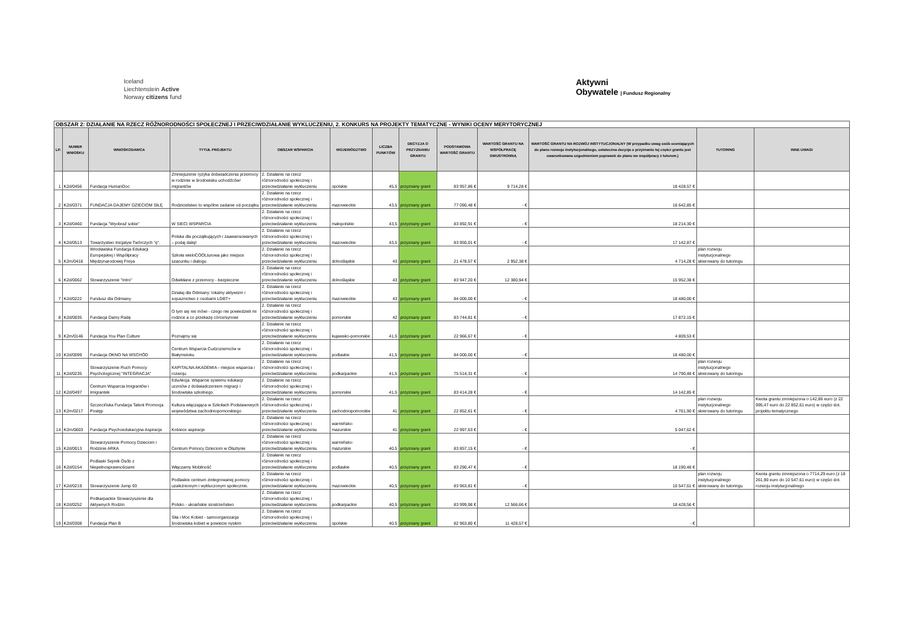Iceland
Liechtenstein Active
Norway citizens fund
Aktywni
Obywatele | Fundusz Regionalny
| OBSZAR 2: DZIAŁANIE NA RZECZ RÓŻNORODNOŚCI SPOŁECZNEJ I PRZECIWDZIAŁANIE WYKLUCZENIU, 2. KONKURS NA PROJEKTY TEMATYCZNE - WYNIKI OCENY MERYTORYCZNEJ | | | | | | | | | | | | |
| LP. | NUMER WNIOSKU | WNIOSKODAWCA | TYTUŁ PROJEKTU | OBSZAR WSPARCIA | WOJEWÓDZTWO | LICZBA PUNKTÓW | DECYZJA O PRZYZNANIU GRANTU | PODSTAWOWA WARTOŚĆ GRANTU | WARTOŚĆ GRANTU NA WSPÓŁPRACĘ DWUSTRONNĄ | WARTOŚĆ GRANTU NA ROZWÓJ INSTYTUCJONALNY (W przypadku uwag osób oceniających do planu rozwoju instytucjonalnego, ostateczna decyzja o przyznaniu tej części grantu jest uwarunkowana uzgodnieniem poprawek do planu we współpracy z tutorem.) | TUTORING | INNE UWAGI |
| 1 | K2d/0456 | Fundacja HumanDoc | Zmniejszenie ryzyka doświadczenia przemocy w rodzinie w środowisku uchodźców/ migrantów | 2. Działanie na rzecz różnorodności społecznej i przeciwdziałanie wykluczeniu | opolskie | 45,5 | przyznany grant | 83 957,86 € | 9 714,28 € | 18 428,57 € | | |
| 2 | K2d/0371 | FUNDACJA DAJEMY DZIECIOM SIŁĘ | Rodzicielstwo to wspólne zadanie od początku | 2. Działanie na rzecz różnorodności społecznej i przeciwdziałanie wykluczeniu | mazowieckie | 43,5 | przyznany grant | 77 090,48 € | - € | 16 642,85 € | | |
| 3 | K2d/0460 | Fundacja "Wyobraź sobie" | W SIECI WSPARCIA | 2. Działanie na rzecz różnorodności społecznej i przeciwdziałanie wykluczeniu | małopolskie | 43,5 | przyznany grant | 83 892,91 € | - € | 18 214,30 € | | |
| 4 | K2d/0513 | Towarzystwo Inicjatyw Twórczych "ę". | Polska dla początkujących i zaawansowanych – podaj dalej! | 2. Działanie na rzecz różnorodności społecznej i przeciwdziałanie wykluczeniu | mazowieckie | 43,5 | przyznany grant | 83 950,01 € | - € | 17 142,87 € | | |
| 5 | K2m/0416 | Wrocławska Fundacja Edukacji Europejskiej i Współpracy Międzynarodowej Freya | Szkoła wieloCOOLturowa jako miejsce szacunku i dialogu | 2. Działanie na rzecz różnorodności społecznej i przeciwdziałanie wykluczeniu | dolnośląskie | 43 | przyznany grant | 21 478,57 € | 2 952,38 € | 4 714,28 € | plan rozwoju instytucjonalnego skierowany do tutoringu | |
| 6 | K2d/0062 | Stowarzyszenie "Intro" | Odwikłane z przemocy - bezpieczne | 2. Działanie na rzecz różnorodności społecznej i przeciwdziałanie wykluczeniu | dolnośląskie | 43 | przyznany grant | 83 947,20 € | 12 380,94 € | 15 952,38 € | | |
| 7 | K2d/0222 | Fundusz dla Odmiany | Działaj dla Odmiany: lokalny aktywizm i sojusznictwo z osobami LGBT+ | 2. Działanie na rzecz różnorodności społecznej i przeciwdziałanie wykluczeniu | mazowieckie | 43 | przyznany grant | 84 000,00 € | - € | 18 480,00 € | | |
| 8 | K2d/0035 | Fundacja Damy Radę | O tym się nie mówi - czego nie powiedzieli mi rodzice a co przekażę córce/synowi | 2. Działanie na rzecz różnorodności społecznej i przeciwdziałanie wykluczeniu | pomorskie | 42 | przyznany grant | 83 744,81 € | - € | 17 872,15 € | | |
| 9 | K2m/0146 | Fundacja You Plan Culture | Poznajmy się | 2. Działanie na rzecz różnorodności społecznej i przeciwdziałanie wykluczeniu | kujawsko-pomorskie | 41,5 | przyznany grant | 22 966,67 € | - € | 4 809,53 € | | |
| 10 | K2d/0099 | Fundacja OKNO NA WSCHÓD | Centrum Wsparcia Cudzoziemców w Białymstoku | 2. Działanie na rzecz różnorodności społecznej i przeciwdziałanie wykluczeniu | podlaskie | 41,5 | przyznany grant | 84 000,00 € | - € | 18 480,00 € | | |
| 11 | K2d/0235 | Stowarzyszenie Ruch Pomocy Psychologicznej "INTEGRACJA" | KAPITALNA AKADEMIA - miejsce wsparcia i rozwoju | 2. Działanie na rzecz różnorodności społecznej i przeciwdziałanie wykluczeniu | podkarpackie | 41,5 | przyznany grant | 75 514,31 € | - € | 14 790,48 € | plan rozwoju instytucjonalnego skierowany do tutoringu | |
| 12 | K2d/0497 | Centrum Wsparcia Imigrantów i Imigrantek | EduAkcja. Wsparcie systemu edukacji uczniów z doświadczeniem migracji i środowiska szkolnego. | 2. Działanie na rzecz różnorodności społecznej i przeciwdziałanie wykluczeniu | pomorskie | 41,5 | przyznany grant | 83 414,28 € | - € | 14 142,85 € | | |
| 13 | K2m/0217 | Szczecińska Fundacja Talent Promocja Postęp | Kultura włączająca w Szkołach Podstawowych województwa zachodniopomorskiego | 2. Działanie na rzecz różnorodności społecznej i przeciwdziałanie wykluczeniu | zachodniopomorskie | 41 | przyznany grant | 22 852,61 € | - € | 4 761,90 € | plan rozwoju instytucjonalnego skierowany do tutoringu | Kwota grantu zmniejszona o 142,86 euro (z 22 995,47 euro do 22 852,61 euro) w części dot. projektu tematycznego |
| 14 | K2m/0603 | Fundacja Psychoedukacyjna Aspiracje | Kobiece aspiracje | 2. Działanie na rzecz różnorodności społecznej i przeciwdziałanie wykluczeniu | warmińsko-mazurskie | 41 | przyznany grant | 22 997,63 € | - € | 5 047,62 € | | |
| 15 | K2d/0013 | Stowarzyszenie Pomocy Dzieciom i Rodzinie ARKA | Centrum Pomocy Dzieciom w Olsztynie | 2. Działanie na rzecz różnorodności społecznej i przeciwdziałanie wykluczeniu | warmińsko-mazurskie | 40,5 | przyznany grant | 83 857,15 € | - € | - € | | |
| 16 | K2d/0154 | Podlaski Sejmik Osób z Niepełnosprawnościami | Włączamy Mobilność | 2. Działanie na rzecz różnorodności społecznej i przeciwdziałanie wykluczeniu | podlaskie | 40,5 | przyznany grant | 83 290,47 € | - € | 18 190,48 € | | |
| 17 | K2d/0219 | Stowarzyszenie Jump 93 | Podlaskie centrum zintegrowanej pomocy uzależnionym i wykluczonym społecznie. | 2. Działanie na rzecz różnorodności społecznej i przeciwdziałanie wykluczeniu | mazowieckie | 40,5 | przyznany grant | 83 963,81 € | - € | 10 547,61 € | plan rozwoju instytucjonalnego skierowany do tutoringu | Kwota grantu zmniejszona o 7714,29 euro (z 18 261,90 euro do 10 547,61 euro) w części dot. rozwoju instytucjonalnego |
| 18 | K2d/0252 | Podkarpackie Stowarzyszenie dla Aktywnych Rodzin | Polsko - ukraińskie siostrzeństwo | 2. Działanie na rzecz różnorodności społecznej i przeciwdziałanie wykluczeniu | podkarpackie | 40,5 | przyznany grant | 83 999,98 € | 12 566,66 € | 18 428,56 € | | |
| 19 | K2d/0308 | Fundacja Plan B | Siła i Moc Kobiet - samoorganizacja środowiska kobiet w powiecie nyskim | 2. Działanie na rzecz różnorodności społecznej i przeciwdziałanie wykluczeniu | opolskie | 40,5 | przyznany grant | 82 963,80 € | 11 428,57 € | - € | | |